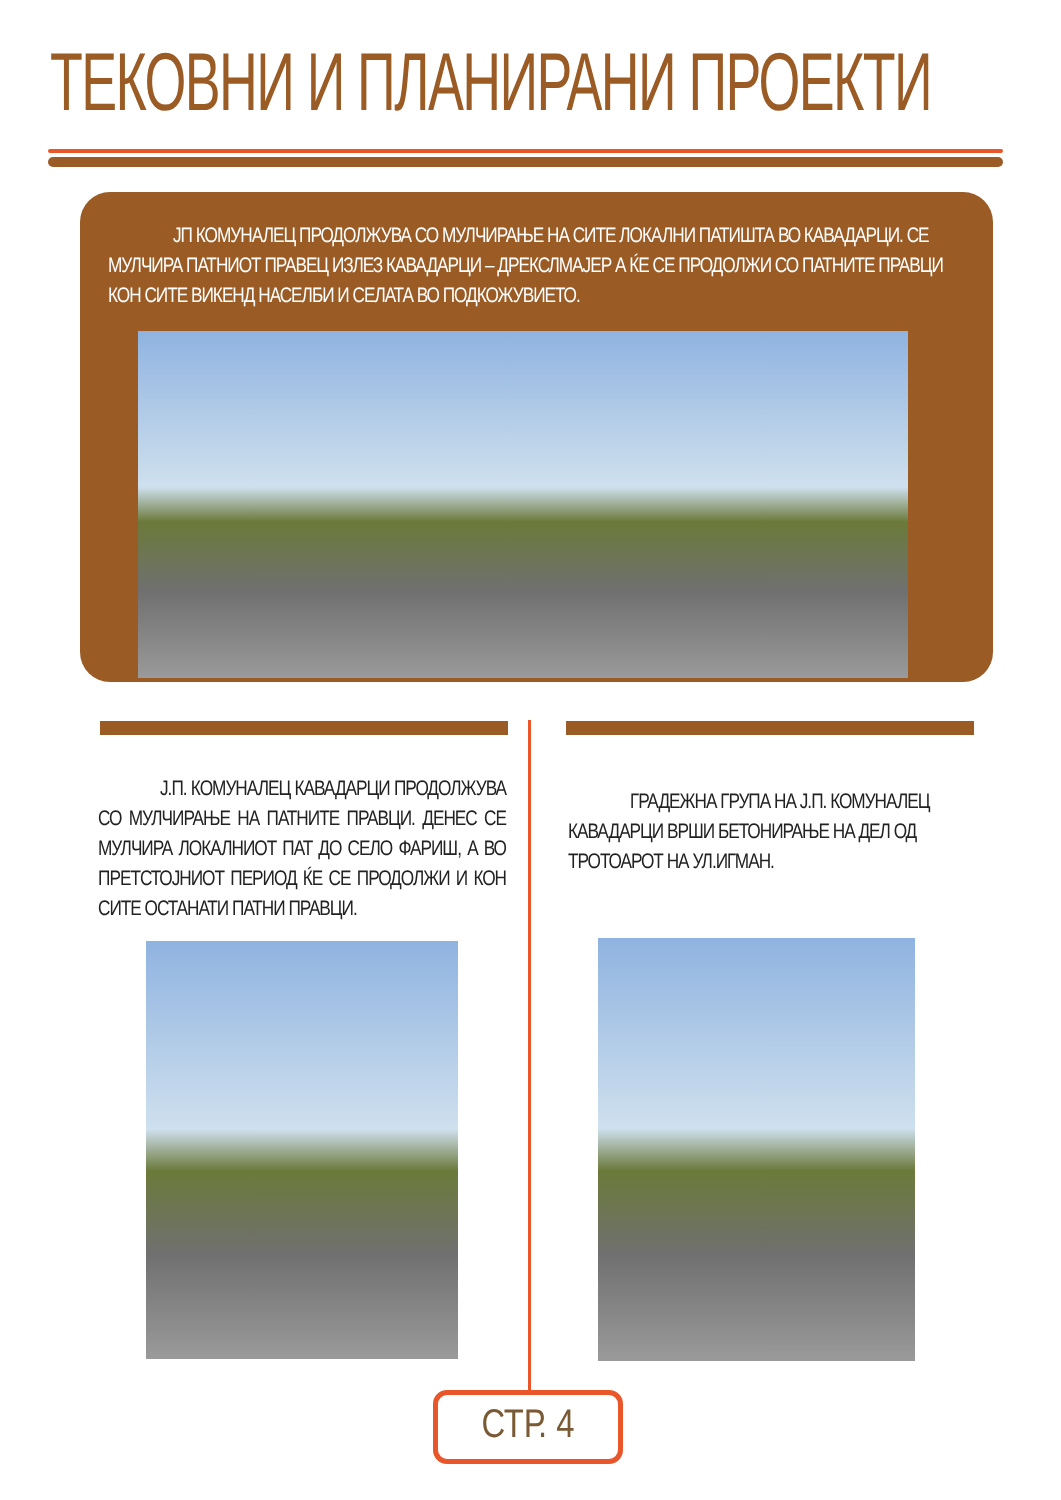ТЕКОВНИ И ПЛАНИРАНИ ПРОЕКТИ
ЈП КОМУНАЛЕЦ ПРОДОЛЖУВА СО МУЛЧИРАЊЕ НА СИТЕ ЛОКАЛНИ ПАТИШТА ВО КАВАДАРЦИ. СЕ МУЛЧИРА ПАТНИОТ ПРАВЕЦ ИЗЛЕЗ КАВАДАРЦИ – ДРЕКСЛМАЈЕР А ЌЕ СЕ ПРОДОЛЖИ СО ПАТНИТЕ ПРАВЦИ КОН СИТЕ ВИКЕНД НАСЕЛБИ И СЕЛАТА ВО ПОДКОЖУВИЕТО.
Ј.П. КОМУНАЛЕЦ КАВАДАРЦИ ПРОДОЛЖУВА СО МУЛЧИРАЊЕ НА ПАТНИТЕ ПРАВЦИ. ДЕНЕС СЕ МУЛЧИРА ЛОКАЛНИОТ ПАТ ДО СЕЛО ФАРИШ, А ВО ПРЕТСТОЈНИОТ ПЕРИОД ЌЕ СЕ ПРОДОЛЖИ И КОН СИТЕ ОСТАНАТИ ПАТНИ ПРАВЦИ.
ГРАДЕЖНА ГРУПА НА Ј.П. КОМУНАЛЕЦ КАВАДАРЦИ ВРШИ БЕТОНИРАЊЕ НА ДЕЛ ОД ТРОТОАРОТ НА УЛ.ИГМАН.
СТР. 4